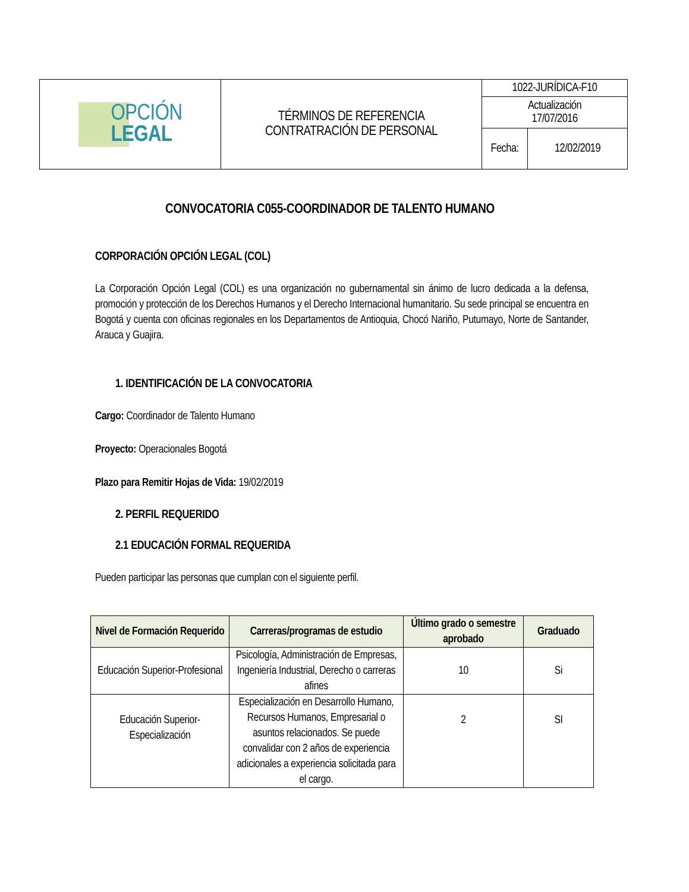| OPCIÓN LEGAL | TÉRMINOS DE REFERENCIA CONTRATRACIÓN DE PERSONAL | 1022-JURÍDICA-F10 | |
| | | Actualización 17/07/2016 | |
| | | Fecha: | 12/02/2019 |
CONVOCATORIA C055-COORDINADOR DE TALENTO HUMANO
CORPORACIÓN OPCIÓN LEGAL (COL)
La Corporación Opción Legal (COL) es una organización no gubernamental sin ánimo de lucro dedicada a la defensa, promoción y protección de los Derechos Humanos y el Derecho Internacional humanitario. Su sede principal se encuentra en Bogotá y cuenta con oficinas regionales en los Departamentos de Antioquia, Chocó Nariño, Putumayo, Norte de Santander, Arauca y Guajira.
1. IDENTIFICACIÓN DE LA CONVOCATORIA
Cargo: Coordinador de Talento Humano
Proyecto: Operacionales Bogotá
Plazo para Remitir Hojas de Vida: 19/02/2019
2. PERFIL REQUERIDO
2.1 EDUCACIÓN FORMAL REQUERIDA
Pueden participar las personas que cumplan con el siguiente perfil.
| Nivel de Formación Requerido | Carreras/programas de estudio | Último grado o semestre aprobado | Graduado |
| --- | --- | --- | --- |
| Educación Superior-Profesional | Psicología, Administración de Empresas, Ingeniería Industrial, Derecho o carreras afines | 10 | Si |
| Educación Superior-Especialización | Especialización en Desarrollo Humano, Recursos Humanos, Empresarial o asuntos relacionados. Se puede convalidar con 2 años de experiencia adicionales a experiencia solicitada para el cargo. | 2 | SI |